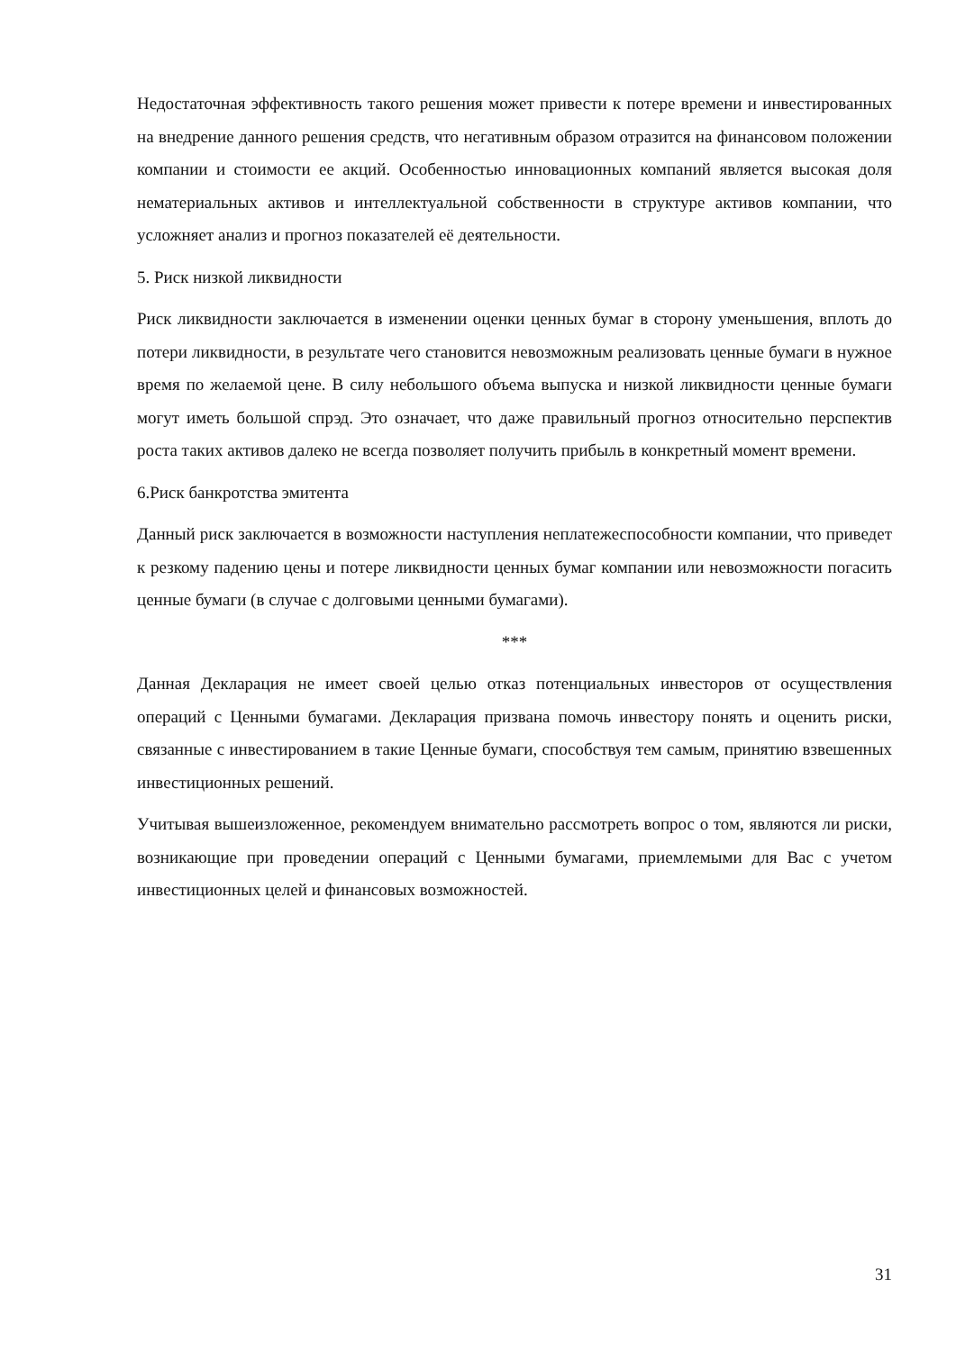Недостаточная эффективность такого решения может привести к потере времени и инвестированных на внедрение данного решения средств, что негативным образом отразится на финансовом положении компании и стоимости ее акций. Особенностью инновационных компаний является высокая доля нематериальных активов и интеллектуальной собственности в структуре активов компании, что усложняет анализ и прогноз показателей её деятельности.
5. Риск низкой ликвидности
Риск ликвидности заключается в изменении оценки ценных бумаг в сторону уменьшения, вплоть до потери ликвидности, в результате чего становится невозможным реализовать ценные бумаги в нужное время по желаемой цене. В силу небольшого объема выпуска и низкой ликвидности ценные бумаги могут иметь большой спрэд. Это означает, что даже правильный прогноз относительно перспектив роста таких активов далеко не всегда позволяет получить прибыль в конкретный момент времени.
6.Риск банкротства эмитента
Данный риск заключается в возможности наступления неплатежеспособности компании, что приведет к резкому падению цены и потере ликвидности ценных бумаг компании или невозможности погасить ценные бумаги (в случае с долговыми ценными бумагами).
***
Данная Декларация не имеет своей целью отказ потенциальных инвесторов от осуществления операций с Ценными бумагами. Декларация призвана помочь инвестору понять и оценить риски, связанные с инвестированием в такие Ценные бумаги, способствуя тем самым, принятию взвешенных инвестиционных решений.
Учитывая вышеизложенное, рекомендуем внимательно рассмотреть вопрос о том, являются ли риски, возникающие при проведении операций с Ценными бумагами, приемлемыми для Вас с учетом инвестиционных целей и финансовых возможностей.
31